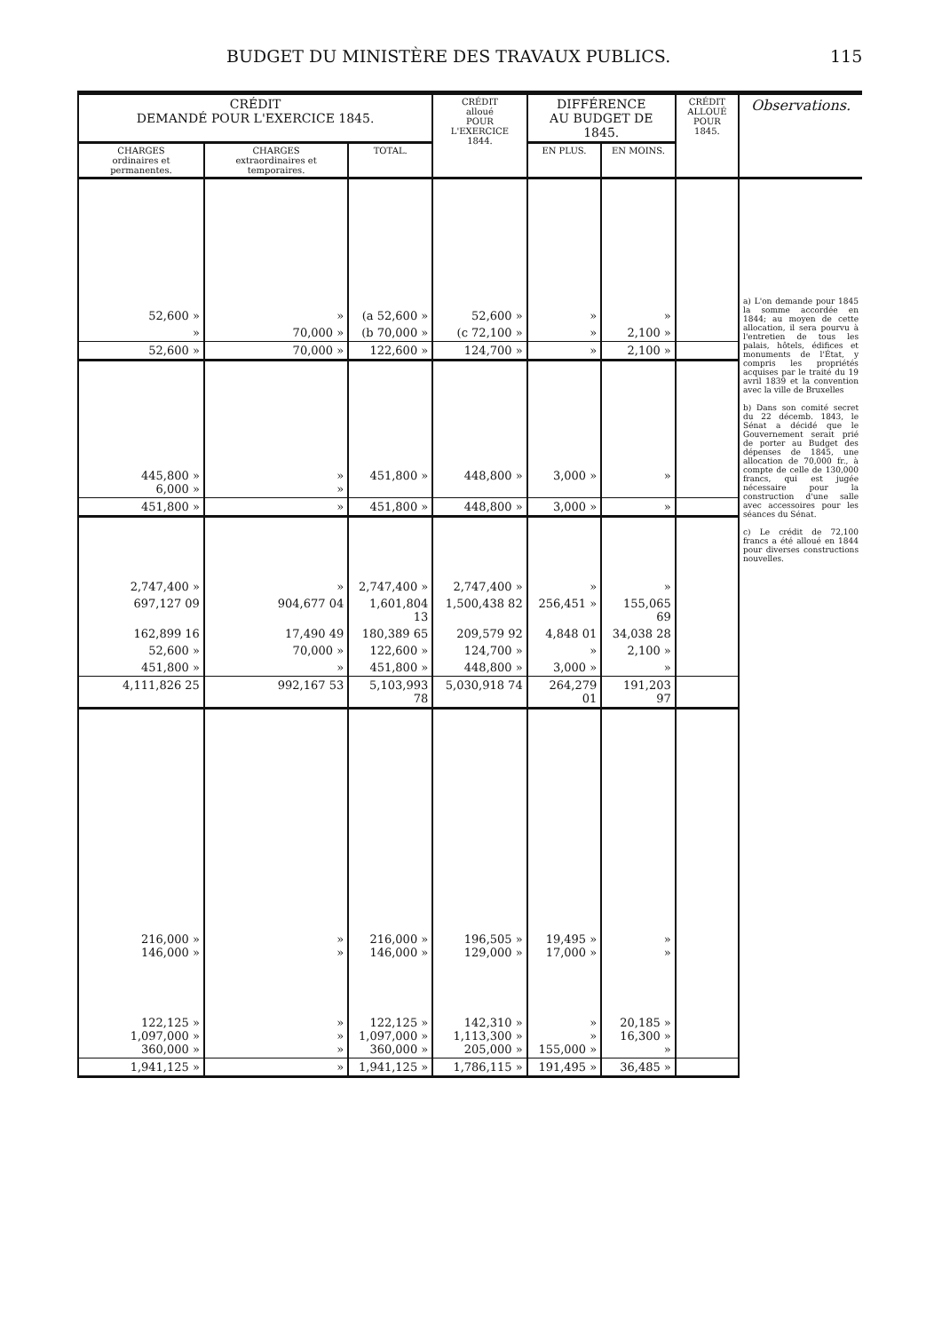BUDGET DU MINISTÈRE DES TRAVAUX PUBLICS. 115
| CRÉDIT DEMANDÉ POUR L'EXERCICE 1845. | | | CRÉDIT alloué POUR L'EXERCICE 1844. | DIFFÉRENCE AU BUDGET DE 1845. | | CRÉDIT ALLOUÉ POUR 1845. | Observations. |
| --- | --- | --- | --- | --- | --- | --- | --- |
| CHARGES ordinaires et permanentes. | CHARGES extraordinaires et temporaires. | TOTAL. | | EN PLUS. | EN MOINS. | | |
| | | | | | | | a) L'on demande pour 1845 la somme accordée en 1844; au moyen de cette allocation, il sera pourvu à l'entretien de tous les palais, hôtels, édifices et monuments de l'État, y compris les propriétés acquises par le traité du 19 avril 1839 et la convention avec la ville de Bruxelles b) Dans son comité secret du 22 décemb. 1843, le Sénat a décidé que le Gouvernement serait prié de porter au Budget des dépenses de 1845, une allocation de 70,000 fr., à compte de celle de 130,000 francs, qui est jugée nécessaire pour la construction d'une salle avec accessoires pour les séances du Sénat. c) Le crédit de 72,100 francs a été alloué en 1844 pour diverses constructions nouvelles. |
| 52,600 » | » | (a 52,600 » | 52,600 » | » | » | | |
| » | 70,000 » | (b 70,000 » | (c 72,100 » | » | 2,100 » | | |
| 52,600 » | 70,000 » | 122,600 » | 124,700 » | » | 2,100 » | | |
| 445,800 » 6,000 » | » » | 451,800 » | 448,800 » | 3,000 » | » | | |
| 451,800 » | » | 451,800 » | 448,800 » | 3,000 » | » | | |
| 2,747,400 » | » | 2,747,400 » | 2,747,400 » | » | » | | |
| 697,127 09 | 904,677 04 | 1,601,804 13 | 1,500,438 82 | 256,451 » | 155,065 69 | | |
| 162,899 16 | 17,490 49 | 180,389 65 | 209,579 92 | 4,848 01 | 34,038 28 | | |
| 52,600 » | 70,000 » | 122,600 » | 124,700 » | » | 2,100 » | | |
| 451,800 » | » | 451,800 » | 448,800 » | 3,000 » | » | | |
| 4,111,826 25 | 992,167 53 | 5,103,993 78 | 5,030,918 74 | 264,279 01 | 191,203 97 | | |
| 216,000 » 146,000 » | » » | 216,000 » 146,000 » | 196,505 » 129,000 » | 19,495 » 17,000 » | » » | | |
| 122,125 » 1,097,000 » 360,000 » | » » » | 122,125 » 1,097,000 » 360,000 » | 142,310 » 1,113,300 » 205,000 » | » » 155,000 » | 20,185 » 16,300 » » | | |
| 1,941,125 » | » | 1,941,125 » | 1,786,115 » | 191,495 » | 36,485 » | | |